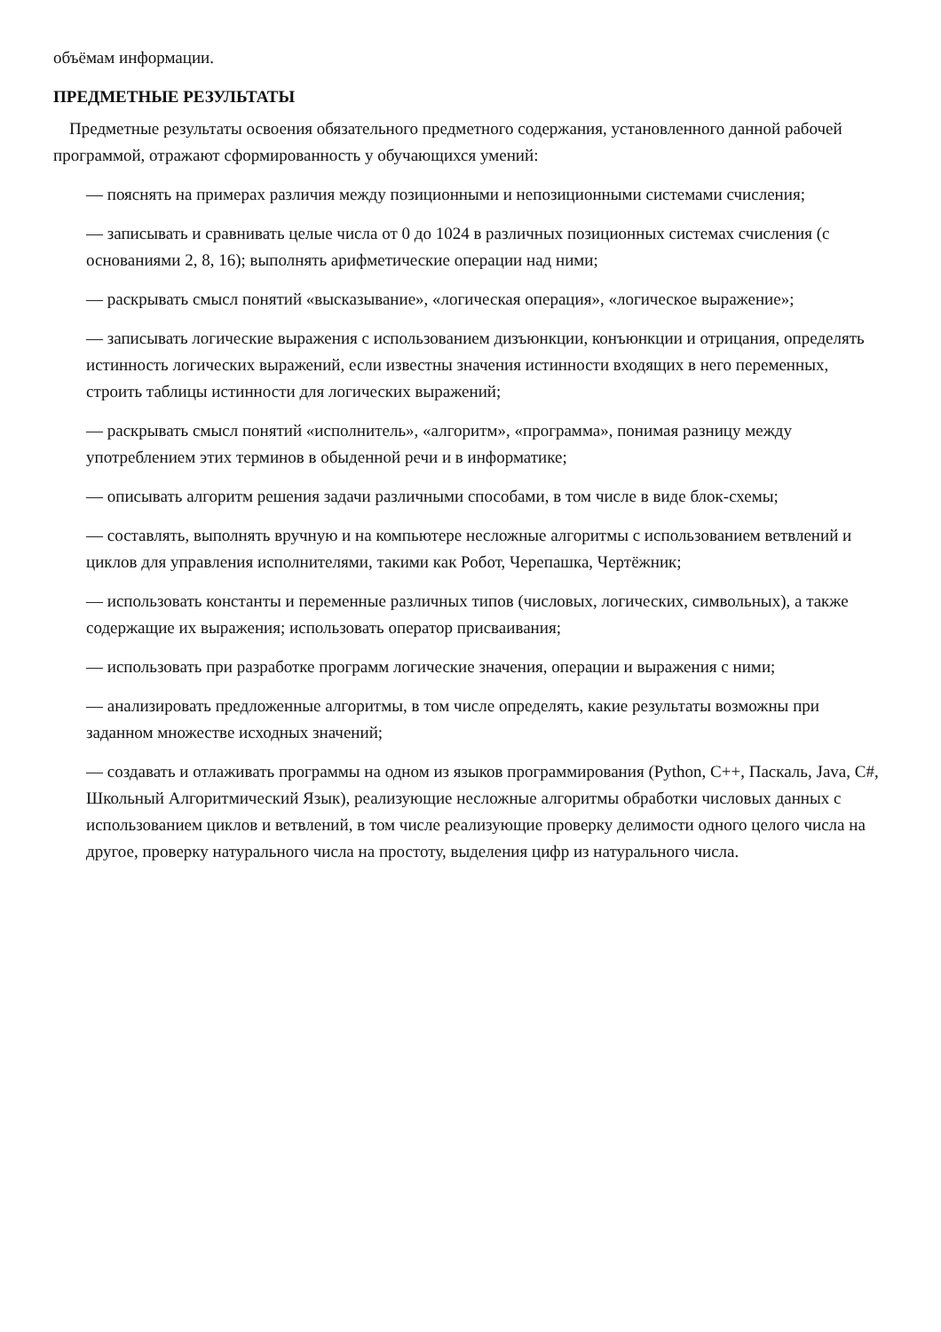объёмам информации.
ПРЕДМЕТНЫЕ РЕЗУЛЬТАТЫ
Предметные результаты освоения обязательного предметного содержания, установленного данной рабочей программой, отражают сформированность у обучающихся умений:
— пояснять на примерах различия между позиционными и непозиционными системами счисления;
— записывать и сравнивать целые числа от 0 до 1024 в различных позиционных системах счисления (с основаниями 2, 8, 16); выполнять арифметические операции над ними;
— раскрывать смысл понятий «высказывание», «логическая операция», «логическое выражение»;
— записывать логические выражения с использованием дизъюнкции, конъюнкции и отрицания, определять истинность логических выражений, если известны значения истинности входящих в него переменных, строить таблицы истинности для логических выражений;
— раскрывать смысл понятий «исполнитель», «алгоритм», «программа», понимая разницу между употреблением этих терминов в обыденной речи и в информатике;
— описывать алгоритм решения задачи различными способами, в том числе в виде блок-схемы;
— составлять, выполнять вручную и на компьютере несложные алгоритмы с использованием ветвлений и циклов для управления исполнителями, такими как Робот, Черепашка, Чертёжник;
— использовать константы и переменные различных типов (числовых, логических, символьных), а также содержащие их выражения; использовать оператор присваивания;
— использовать при разработке программ логические значения, операции и выражения с ними;
— анализировать предложенные алгоритмы, в том числе определять, какие результаты возможны при заданном множестве исходных значений;
— создавать и отлаживать программы на одном из языков программирования (Python, C++, Паскаль, Java, C#, Школьный Алгоритмический Язык), реализующие несложные алгоритмы обработки числовых данных с использованием циклов и ветвлений, в том числе реализующие проверку делимости одного целого числа на другое, проверку натурального числа на простоту, выделения цифр из натурального числа.